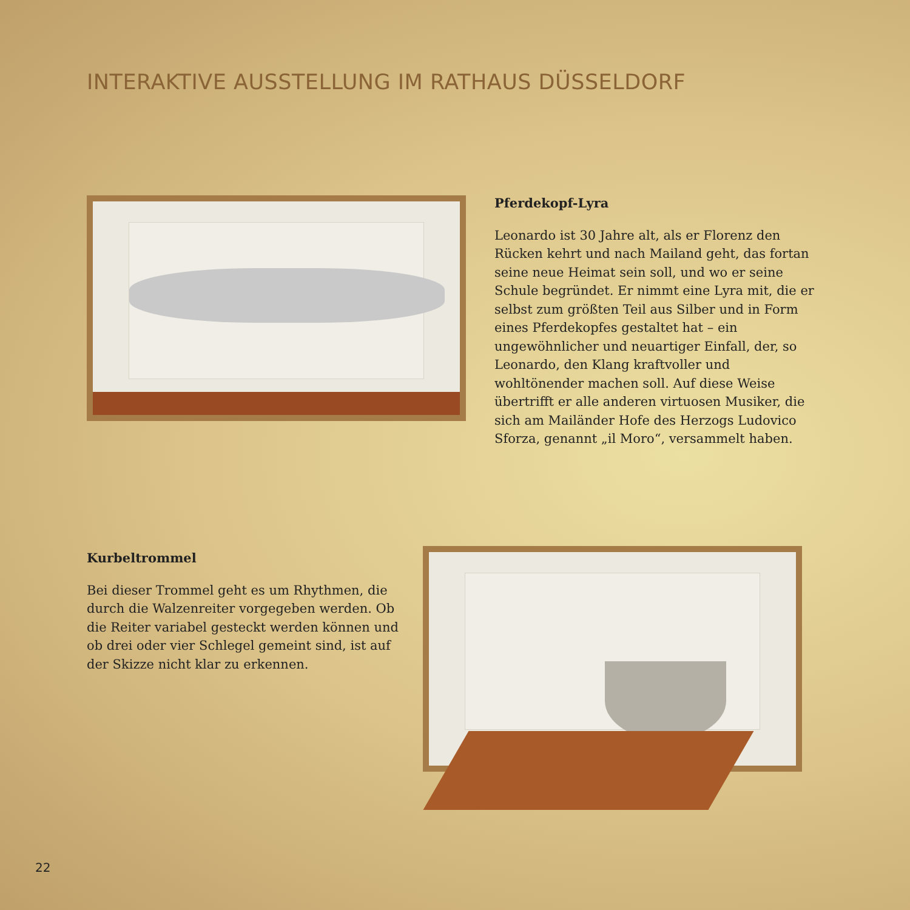INTERAKTIVE AUSSTELLUNG IM RATHAUS DÜSSELDORF
Pferdekopf-Lyra
Leonardo ist 30 Jahre alt, als er Florenz den Rücken kehrt und nach Mailand geht, das fortan seine neue Heimat sein soll, und wo er seine Schule begründet. Er nimmt eine Lyra mit, die er selbst zum größten Teil aus Silber und in Form eines Pferdekopfes gestaltet hat – ein ungewöhnlicher und neuartiger Einfall, der, so Leonardo, den Klang kraftvoller und wohltönender machen soll. Auf diese Weise übertrifft er alle anderen virtuosen Musiker, die sich am Mailänder Hofe des Herzogs Ludovico Sforza, genannt „il Moro“, versammelt haben.
Kurbeltrommel
Bei dieser Trommel geht es um Rhythmen, die durch die Walzenreiter vorgegeben werden. Ob die Reiter variabel gesteckt werden können und ob drei oder vier Schlegel gemeint sind, ist auf der Skizze nicht klar zu erkennen.
22